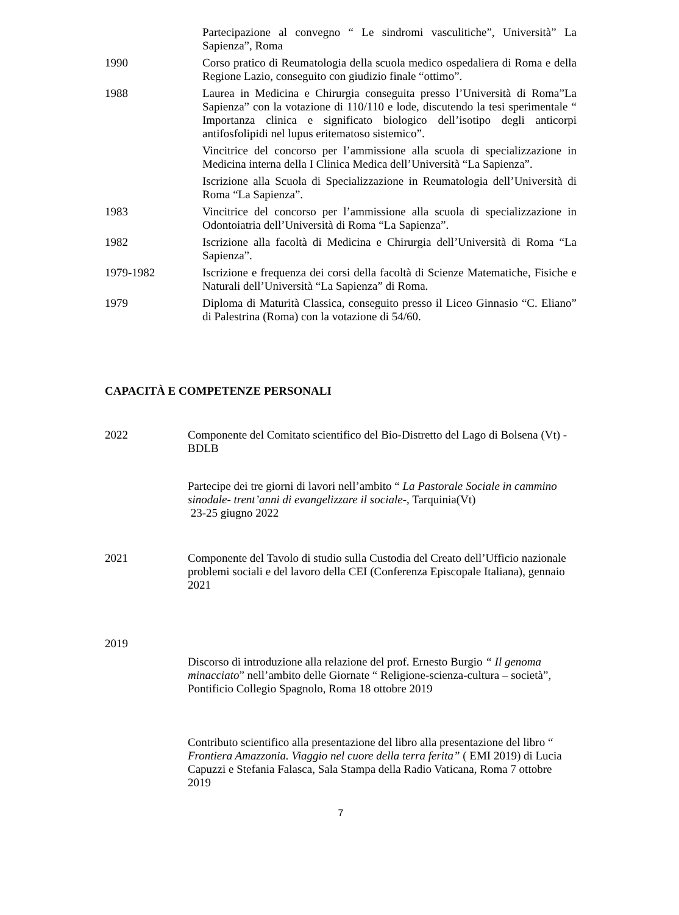Partecipazione al convegno “ Le sindromi vasculitiche”, Università” La Sapienza”, Roma
1990 Corso pratico di Reumatologia della scuola medico ospedaliera di Roma e della Regione Lazio, conseguito con giudizio finale “ottimo”.
1988 Laurea in Medicina e Chirurgia conseguita presso l’Università di Roma”La Sapienza” con la votazione di 110/110 e lode, discutendo la tesi sperimentale “ Importanza clinica e significato biologico dell’isotipo degli anticorpi antifosfolipidi nel lupus eritematoso sistemico”.
Vincitrice del concorso per l’ammissione alla scuola di specializzazione in Medicina interna della I Clinica Medica dell’Università “La Sapienza”.
Iscrizione alla Scuola di Specializzazione in Reumatologia dell’Università di Roma “La Sapienza”.
1983 Vincitrice del concorso per l’ammissione alla scuola di specializzazione in Odontoiatria dell’Università di Roma “La Sapienza”.
1982 Iscrizione alla facoltà di Medicina e Chirurgia dell’Università di Roma “La Sapienza”.
1979-1982 Iscrizione e frequenza dei corsi della facoltà di Scienze Matematiche, Fisiche e Naturali dell’Università “La Sapienza” di Roma.
1979 Diploma di Maturità Classica, conseguito presso il Liceo Ginnasio “C. Eliano” di Palestrina (Roma) con la votazione di 54/60.
CAPACITÀ E COMPETENZE PERSONALI
2022 Componente del Comitato scientifico del Bio-Distretto del Lago di Bolsena (Vt) - BDLB
Partecipe dei tre giorni di lavori nell’ambito “ La Pastorale Sociale in cammino sinodale- trent’anni di evangelizzare il sociale-, Tarquinia(Vt)
23-25 giugno 2022
2021 Componente del Tavolo di studio sulla Custodia del Creato dell’Ufficio nazionale problemi sociali e del lavoro della CEI (Conferenza Episcopale Italiana), gennaio 2021
2019
Discorso di introduzione alla relazione del prof. Ernesto Burgio “ Il genoma minacciato” nell’ambito delle Giornate “ Religione-scienza-cultura – società”, Pontificio Collegio Spagnolo, Roma 18 ottobre 2019
Contributo scientifico alla presentazione del libro alla presentazione del libro “ Frontiera Amazzonia. Viaggio nel cuore della terra ferita” ( EMI 2019) di Lucia Capuzzi e Stefania Falasca, Sala Stampa della Radio Vaticana, Roma 7 ottobre 2019
7